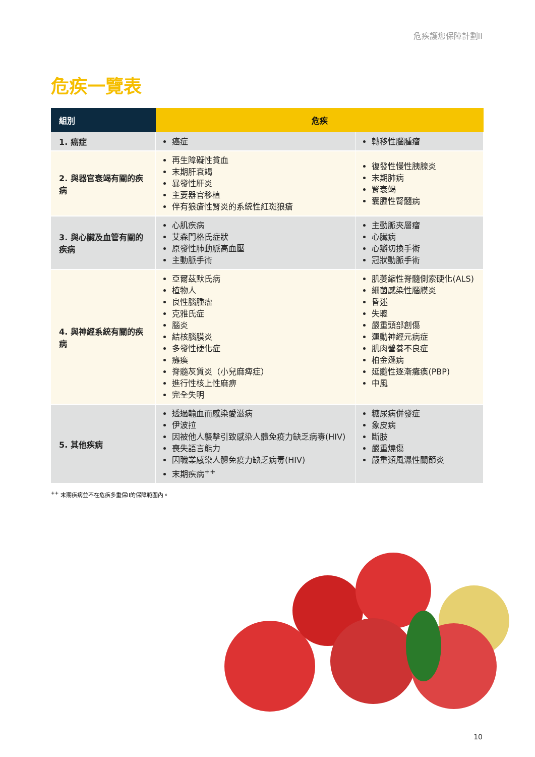危疾護您保障計劃II
危疾一覽表
| 組別 | 危疾 | |
| --- | --- | --- |
| 1. 癌症 | 癌症 | 轉移性腦腫瘤 |
| 2. 與器官衰竭有關的疾病 | 再生障礙性貧血 末期肝衰竭 暴發性肝炎 主要器官移植 伴有狼瘡性腎炎的系統性紅斑狼瘡 | 復發性慢性胰腺炎 末期肺病 腎衰竭 囊腫性腎髓病 |
| 3. 與心臟及血管有關的疾病 | 心肌疾病 艾森門格氏症狀 原發性肺動脈高血壓 主動脈手術 | 主動脈夾層瘤 心臟病 心瓣切換手術 冠狀動脈手術 |
| 4. 與神經系統有關的疾病 | 亞爾茲默氏病 植物人 良性腦腫瘤 克雅氏症 腦炎 結核腦膜炎 多發性硬化症 癱瘓 脊髓灰質炎（小兒麻痺症） 進行性核上性麻痹 完全失明 | 肌萎縮性脊髓側索硬化(ALS) 細菌感染性腦膜炎 昏迷 失聰 嚴重頭部創傷 運動神經元病症 肌肉營養不良症 柏金遜病 延髓性逐漸癱瘓(PBP) 中風 |
| 5. 其他疾病 | 透過輸血而感染愛滋病 伊波拉 因被他人襲擊引致感染人體免疫力缺乏病毒(HIV) 喪失語言能力 因職業感染人體免疫力缺乏病毒(HIV) 末期疾病<sup>++</sup> | 糖尿病併發症 象皮病 斷肢 嚴重燒傷 嚴重類風濕性關節炎 |
<sup>++</sup> 末期疾病並不在危疾多重保II的保障範圍內。
10